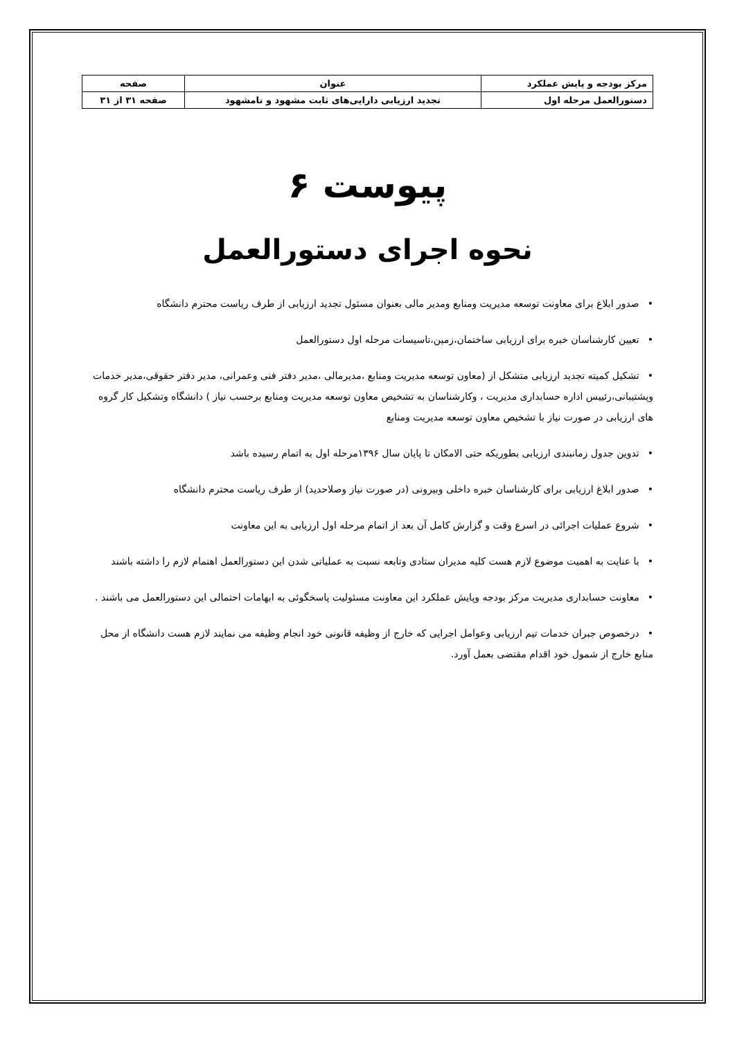| مرکز بودجه و پایش عملکرد | عنوان | صفحه |
| --- | --- | --- |
| دستورالعمل مرحله اول | تجدید ارزیابی دارایی‌های ثابت مشهود و نامشهود | صفحه ۳۱ از ۳۱ |
پیوست ۶
نحوه اجرای دستورالعمل
•صدور ابلاغ برای معاونت توسعه مدیریت ومنابع ومدیر مالی بعنوان مسئول تجدید ارزیابی از طرف ریاست محترم دانشگاه
•تعیین کارشناسان خبره برای ارزیابی ساختمان،زمین،تاسیسات مرحله اول دستورالعمل
•تشکیل کمیته تجدید ارزیابی متشکل از (معاون توسعه مدیریت ومنابع ،مدیرمالی ،مدیر دفتر فنی وعمرانی، مدیر دفتر حقوقی،مدیر خدمات وپشتیبانی،رئییس اداره حسابداری مدیریت ، وکارشناسان به تشخیص معاون توسعه مدیریت ومنابع برحسب نیاز ) دانشگاه وتشکیل کار گروه های ارزیابی در صورت نیاز با تشخیص معاون توسعه مدیریت ومنابع
•تدوین جدول زمانبندی ارزیابی بطوریکه حتی الامکان تا پایان سال ۱۳۹۶مرحله اول به اتمام رسیده باشد
•صدور ابلاغ ارزیابی برای کارشناسان خبره داخلی وبیرونی (در صورت نیاز وصلاحدید) از طرف ریاست محترم دانشگاه
•شروع عملیات اجرائی در اسرع وقت و گزارش کامل آن بعد از اتمام مرحله اول ارزیابی به این معاونت
•با عنایت به اهمیت موضوع لازم هست کلیه مدیران ستادی وتابعه نسبت به عملیاتی شدن این دستورالعمل اهتمام لازم را داشته باشند
•معاونت حسابداری مدیریت مرکز بودجه وپایش عملکرد این معاونت مسئولیت پاسخگوئی به ابهامات احتمالی این دستورالعمل می باشند .
•درخصوص جبران خدمات تیم ارزیابی وعوامل اجرایی که خارج از وظیفه قانونی خود انجام وظیفه می نمایند لازم هست دانشگاه از محل منابع خارج از شمول خود اقدام مقتضی بعمل آورد.